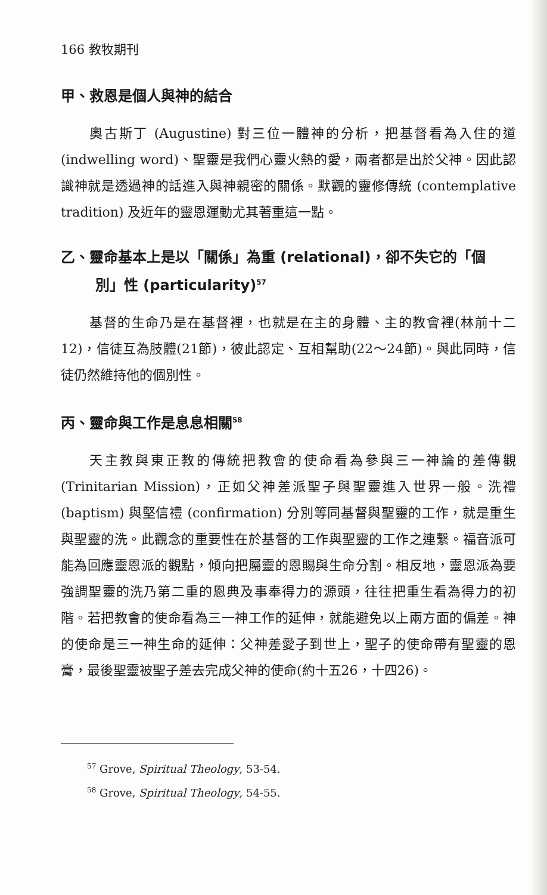166 教牧期刊
甲、救恩是個人與神的結合
奧古斯丁 (Augustine) 對三位一體神的分析，把基督看為入住的道 (indwelling word)、聖靈是我們心靈火熱的愛，兩者都是出於父神。因此認識神就是透過神的話進入與神親密的關係。默觀的靈修傳統 (contemplative tradition) 及近年的靈恩運動尤其著重這一點。
乙、靈命基本上是以「關係」為重 (relational)，卻不失它的「個
別」性 (particularity)<sup>57</sup>
基督的生命乃是在基督裡，也就是在主的身體、主的教會裡(林前十二12)，信徒互為肢體(21節)，彼此認定、互相幫助(22～24節)。與此同時，信徒仍然維持他的個別性。
丙、靈命與工作是息息相關<sup>58</sup>
天主教與東正教的傳統把教會的使命看為參與三一神論的差傳觀 (Trinitarian Mission)，正如父神差派聖子與聖靈進入世界一般。洗禮 (baptism) 與堅信禮 (confirmation) 分別等同基督與聖靈的工作，就是重生與聖靈的洗。此觀念的重要性在於基督的工作與聖靈的工作之連繫。福音派可能為回應靈恩派的觀點，傾向把屬靈的恩賜與生命分割。相反地，靈恩派為要強調聖靈的洗乃第二重的恩典及事奉得力的源頭，往往把重生看為得力的初階。若把教會的使命看為三一神工作的延伸，就能避免以上兩方面的偏差。神的使命是三一神生命的延伸：父神差愛子到世上，聖子的使命帶有聖靈的恩膏，最後聖靈被聖子差去完成父神的使命(約十五26，十四26)。
<sup>57</sup> Grove, Spiritual Theology, 53-54.
<sup>58</sup> Grove, Spiritual Theology, 54-55.